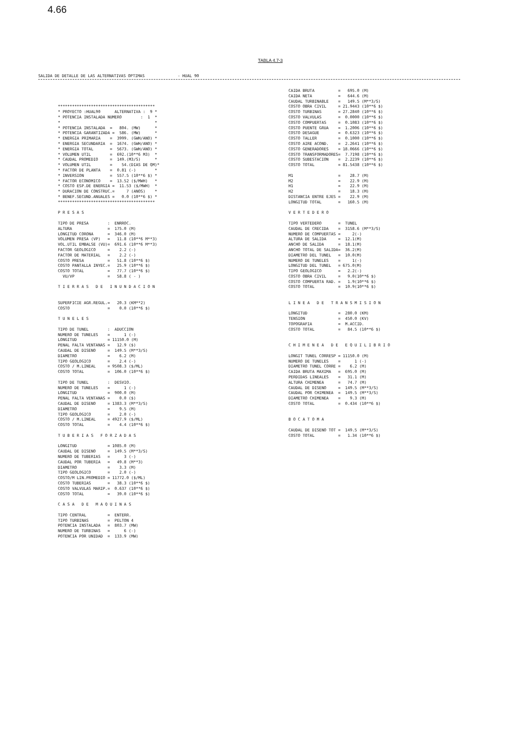4.66
TABLA 4.7-3
SALIDA DE DETALLE DE LAS ALTERNATIVAS OPTIMAS - HUAL 90
*****************************************
* PROYECTO :HUAL90      ALTERNATIVA :  9 *
* POTENCIA INSTALADA NUMERO        :  1  *
*                                        *
* POTENCIA INSTALADA  =   804. (MW)      *
* POTENCIA GARANTIZADA =  586. (MW)      *
* ENERGIA PRIMARIA    =  3999. (GWH/ANO) *
* ENERGIA SECUNDARIA  =  1674. (GWH/ANO) *
* ENERGIA TOTAL       =  5673. (GWH/ANO) *
* VOLUMEN UTIL        =  692.(10**6 M3)  *
* CAUDAL PROMEDIO     =  149.(M3/S)      *
* VOLUMEN UTIL        =    54.(DIAS DE QM)*
* FACTOR DE PLANTA    =  0.81 (-)        *
* INVERSION           =  557.5 (10**6 $) *
* FACTOR ECONOMICO    =  13.52 ($/MWH)   *
* COSTO ESP.DE ENERGIA =  11.53 ($/MWH)  *
* DURACION DE CONSTRUC.=     7 (ANOS)    *
* BENEF.SECUND.ANUALES =   0.0 (10**6 $) *
*****************************************

P R E S A S

TIPO DE PRESA        :  ENRROC.
ALTURA               =  175.0 (M)
LONGITUD CORONA      =  346.0 (M)
VOLUMEN PRESA (VP)   =   11.8 (10**6 M**3)
VOL.UTIL EMBALSE (VU)=  691.6 (10**6 M**3)
FACTOR GEOLOGICO     =    2.2 (-)
FACTOR DE MATERIAL   =    2.2 (-)
COSTO PRESA          =   51.8 (10**6 $)
COSTO PANTALLA INYEC.=   25.9 (10**6 $)
COSTO TOTAL          =   77.7 (10**6 $)
  VU/VP              =   58.8 ( - )

T I E R R A S   D E   I N U N D A C I O N


SUPERFICIE AGR.REGUL.=   20.3 (KM**2)
COSTO                =    0.0 (10**6 $)

T U N E L E S

TIPO DE TUNEL        :  ADUCCION
NUMERO DE TUNELES    =      1 (-)
LONGITUD             = 11150.0 (M)
PENAL FALTA VENTANAS =   12.9 ($)
CAUDAL DE DISENO     =  149.5 (M**3/S)
DIAMETRO             =    6.2 (M)
TIPO GEOLOGICO       =    2.4 (-)
COSTO / M.LINEAL     = 9508.3 ($/ML)
COSTO TOTAL          =  106.0 (10**6 $)

TIPO DE TUNEL        :  DESVIO.
NUMERO DE TUNELES    =      1 (-)
LONGITUD             =  900.0 (M)
PENAL FALTA VENTANAS =    0.0 ($)
CAUDAL DE DISENO     = 1383.3 (M**3/S)
DIAMETRO             =    9.5 (M)
TIPO GEOLOGICO       =    2.0 (-)
COSTO / M.LINEAL     = 4927.9 ($/ML)
COSTO TOTAL          =    4.4 (10**6 $)

T U B E R I A S   F O R Z A D A S

LONGITUD             = 1085.0 (M)
CAUDAL DE DISENO     =  149.5 (M**3/S)
NUMERO DE TUBERIAS   =      3 (-)
CAUDAL POR TUBERIA   =   49.8 (M**3)
DIAMETRO             =    3.3 (M)
TIPO GEOLOGICO       =    2.0 (-)
COSTO/M LIN.PROMEDIO = 11772.0 ($/ML)
COSTO TUBERIAS       =   38.3 (10**6 $)
COSTO VALVULAS MARIP.=  0.637 (10**6 $)
COSTO TOTAL          =   39.0 (10**6 $)

C A S A   D E   M A Q U I N A S

TIPO CENTRAL         =  ENTERR.
TIPO TURBINAS        =  PELTON 4
POTENCIA INSTALADA   =  803.7 (MW)
NUMERO DE TURBINAS   =      6 (-)
POTENCIA POR UNIDAD  =  133.9 (MW)
CAIDA BRUTA          =   695.0 (M)
CAIDA NETA           =   644.6 (M)
CAUDAL TURBINABLE    =   149.5 (M**3/S)
COSTO OBRA CIVIL     = 21.9443 (10**6 $)
COSTO TURBINAS       = 27.2840 (10**6 $)
COSTO VALVULAS       =  0.0000 (10**6 $)
COSTO COMPUERTAS     =  0.1083 (10**6 $)
COSTO PUENTE GRUA    =  1.2006 (10**6 $)
COSTO DESAGUE        =  0.6323 (10**6 $)
COSTO TALLER         =  0.1000 (10**6 $)
COSTO AIRE ACOND.    =  2.2641 (10**6 $)
COSTO GENERADORES    = 18.0666 (10**6 $)
COSTO TRANSFORMADORES=  7.7198 (10**6 $)
COSTO SUBESTACION    =  2.2239 (10**6 $)
COSTO TOTAL          = 81.5438 (10**6 $)

M1                   =    28.7 (M)
M2                   =    22.9 (M)
H1                   =    22.9 (M)
H2                   =    18.3 (M)
DISTANCIA ENTRE EJES =    22.9 (M)
LONGITUD TOTAL       =   160.5 (M)

V E R T E D E R O

TIPO VERTEDERO       =  TUNEL
CAUDAL DE CRECIDA    =  3158.6 (M**3/S)
NUMERO DE COMPUERTAS =     2(-)
ALTURA DE SALIDA     =  12.1(M)
ANCHO DE SALIDA      =  18.1(M)
ANCHO TOTAL DE SALIDA=  36.2(M)
DIAMETRO DEL TUNEL   =  10.0(M)
NUMERO DE TUNELES    =     1(-)
LONGITUD DEL TUNEL   = 675.0(M)
TIPO GEOLOGICO       =   2.2(-)
COSTO OBRA CIVIL     =   9.0(10**6 $)
COSTO COMPUERTA RAD. =   1.9(10**6 $)
COSTO TOTAL          =  10.9(10**6 $)


L I N E A   D E   T R A N S M I S I O N

LONGITUD             =  280.0 (KM)
TENSION              =  450.0 (KV)
TOPOGRAFIA           =  M.ACCID.
COSTO TOTAL          =   84.5 (10**6 $)


C H I M E N E A   D E   E Q U I L I B R I O

LONGIT TUNEL CORRESP = 11150.0 (M)
NUMERO DE TUNELES    =      1 (-)
DIAMETRO TUNEL CORRE =    6.2 (M)
CAIDA BRUTA MAXIMA   =  695.0 (M)
PERDIDAS LINEALES    =   31.1 (M)
ALTURA CHIMENEA      =   74.7 (M)
CAUDAL DE DISENO     =  149.5 (M**3/S)
CAUDAL POR CHIMENEA  =  149.5 (M**3/S)
DIAMETRO CHIMENEA    =    9.3 (M)
COSTO TOTAL          =  0.434 (10**6 $)


B O C A T O M A

CAUDAL DE DISENO TOT =  149.5 (M**3/S)
COSTO TOTAL          =   1.34 (10**6 $)